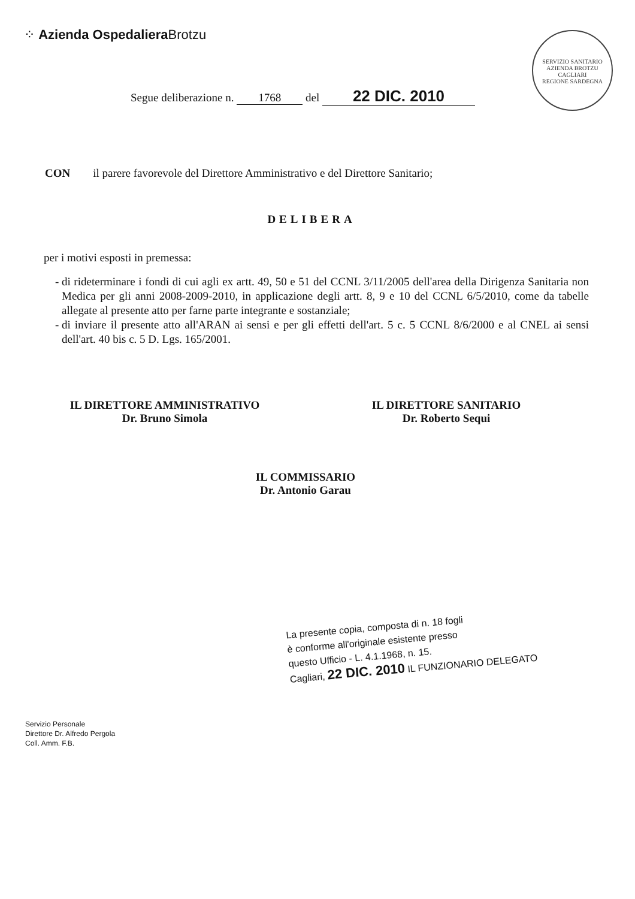⁘ Azienda Ospedaliera Brotzu
SERVIZIO SANITARIO
AZIENDA BROTZU CAGLIARI
REGIONE SARDEGNA
Segue deliberazione n. 1768 del 22 DIC. 2010
CON il parere favorevole del Direttore Amministrativo e del Direttore Sanitario;
DELIBERA
per i motivi esposti in premessa:
di rideterminare i fondi di cui agli ex artt. 49, 50 e 51 del CCNL 3/11/2005 dell'area della Dirigenza Sanitaria non Medica per gli anni 2008-2009-2010, in applicazione degli artt. 8, 9 e 10 del CCNL 6/5/2010, come da tabelle allegate al presente atto per farne parte integrante e sostanziale;
di inviare il presente atto all'ARAN ai sensi e per gli effetti dell'art. 5 c. 5 CCNL 8/6/2000 e al CNEL ai sensi dell'art. 40 bis c. 5 D. Lgs. 165/2001.
IL DIRETTORE AMMINISTRATIVO
Dr. Bruno Simola
IL DIRETTORE SANITARIO
Dr. Roberto Sequi
IL COMMISSARIO
Dr. Antonio Garau
La presente copia, composta di n. 18 fogli
è conforme all'originale esistente presso
questo Ufficio - L. 4.1.1968, n. 15.
Cagliari, 22 DIC. 2010 IL FUNZIONARIO DELEGATO
Servizio Personale
Direttore Dr. Alfredo Pergola
Coll. Amm. F.B.